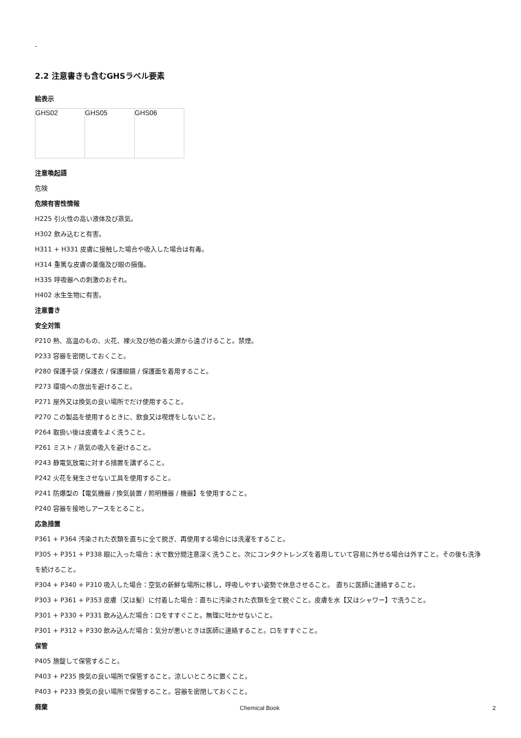-
2.2 注意書きも含むGHSラベル要素
絵表示
| GHS02 | GHS05 | GHS06 |
注意喚起語
危険
危険有害性情報
H225 引火性の高い液体及び蒸気。
H302 飲み込むと有害。
H311 + H331 皮膚に接触した場合や吸入した場合は有毒。
H314 重篤な皮膚の薬傷及び眼の損傷。
H335 呼吸器への刺激のおそれ。
H402 水生生物に有害。
注意書き
安全対策
P210 熱、高温のもの、火花、裸火及び他の着火源から遠ざけること。禁煙。
P233 容器を密閉しておくこと。
P280 保護手袋 / 保護衣 / 保護眼鏡 / 保護面を着用すること。
P273 環境への放出を避けること。
P271 屋外又は換気の良い場所でだけ使用すること。
P270 この製品を使用するときに、飲食又は喫煙をしないこと。
P264 取扱い後は皮膚をよく洗うこと。
P261 ミスト / 蒸気の吸入を避けること。
P243 静電気放電に対する措置を講ずること。
P242 火花を発生させない工具を使用すること。
P241 防爆型の【電気機器 / 換気装置 / 照明機器 / 機器】を使用すること。
P240 容器を接地しアースをとること。
応急措置
P361 + P364 汚染された衣類を直ちに全て脱ぎ、再使用する場合には洗濯をすること。
P305 + P351 + P338 眼に入った場合：水で数分間注意深く洗うこと。次にコンタクトレンズを着用していて容易に外せる場合は外すこと。その後も洗浄を続けること。
P304 + P340 + P310 吸入した場合：空気の新鮮な場所に移し，呼吸しやすい姿勢で休息させること。 直ちに医師に連絡すること。
P303 + P361 + P353 皮膚（又は髪）に付着した場合：直ちに汚染された衣類を全て脱ぐこと。皮膚を水【又はシャワー】で洗うこと。
P301 + P330 + P331 飲み込んだ場合：口をすすぐこと。無理に吐かせないこと。
P301 + P312 + P330 飲み込んだ場合：気分が悪いときは医師に連絡すること。口をすすぐこと。
保管
P405 施錠して保管すること。
P403 + P235 換気の良い場所で保管すること。涼しいところに置くこと。
P403 + P233 換気の良い場所で保管すること。容器を密閉しておくこと。
廃棄
Chemical Book 2